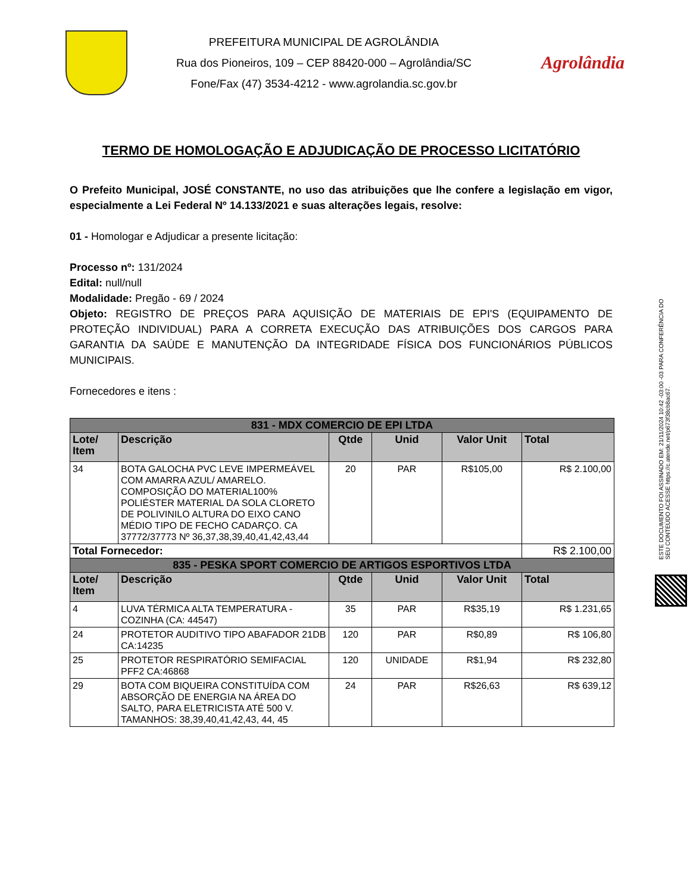PREFEITURA MUNICIPAL DE AGROLÂNDIA
Rua dos Pioneiros, 109 – CEP 88420-000 – Agrolândia/SC
Fone/Fax (47) 3534-4212 - www.agrolandia.sc.gov.br
Agrolândia
TERMO DE HOMOLOGAÇÃO E ADJUDICAÇÃO DE PROCESSO LICITATÓRIO
O Prefeito Municipal, JOSÉ CONSTANTE, no uso das atribuições que lhe confere a legislação em vigor, especialmente a Lei Federal Nº 14.133/2021 e suas alterações legais, resolve:
01 - Homologar e Adjudicar a presente licitação:
Processo nº: 131/2024
Edital: null/null
Modalidade: Pregão - 69 / 2024
Objeto: REGISTRO DE PREÇOS PARA AQUISIÇÃO DE MATERIAIS DE EPI'S (EQUIPAMENTO DE PROTEÇÃO INDIVIDUAL) PARA A CORRETA EXECUÇÃO DAS ATRIBUIÇÕES DOS CARGOS PARA GARANTIA DA SAÚDE E MANUTENÇÃO DA INTEGRIDADE FÍSICA DOS FUNCIONÁRIOS PÚBLICOS MUNICIPAIS.
Fornecedores e itens :
| 831 - MDX COMERCIO DE EPI LTDA | | | | | |
| Lote/ Item | Descrição | Qtde | Unid | Valor Unit | Total |
| 34 | BOTA GALOCHA PVC LEVE IMPERMEÁVEL COM AMARRA AZUL/ AMARELO. COMPOSIÇÃO DO MATERIAL100% POLIÉSTER MATERIAL DA SOLA CLORETO DE POLIVINILO ALTURA DO EIXO CANO MÉDIO TIPO DE FECHO CADARÇO. CA 37772/37773 Nº 36,37,38,39,40,41,42,43,44 | 20 | PAR | R$105,00 | R$ 2.100,00 |
| Total Fornecedor: | | | | | R$ 2.100,00 |
| 835 - PESKA SPORT COMERCIO DE ARTIGOS ESPORTIVOS LTDA | | | | | |
| Lote/ Item | Descrição | Qtde | Unid | Valor Unit | Total |
| 4 | LUVA TÉRMICA ALTA TEMPERATURA - COZINHA (CA: 44547) | 35 | PAR | R$35,19 | R$ 1.231,65 |
| 24 | PROTETOR AUDITIVO TIPO ABAFADOR 21DB CA:14235 | 120 | PAR | R$0,89 | R$ 106,80 |
| 25 | PROTETOR RESPIRATÓRIO SEMIFACIAL PFF2 CA:46868 | 120 | UNIDADE | R$1,94 | R$ 232,80 |
| 29 | BOTA COM BIQUEIRA CONSTITUÍDA COM ABSORÇÃO DE ENERGIA NA ÁREA DO SALTO, PARA ELETRICISTA ATÉ 500 V. TAMANHOS: 38,39,40,41,42,43, 44, 45 | 24 | PAR | R$26,63 | R$ 639,12 |
ESTE DOCUMENTO FOI ASSINADO EM: 21/11/2024 10:42 -03:00 -03 PARA CONFERÊNCIA DO SEU CONTEÚDO ACESSE https://c.atende.net/p673f38cb8ac67.